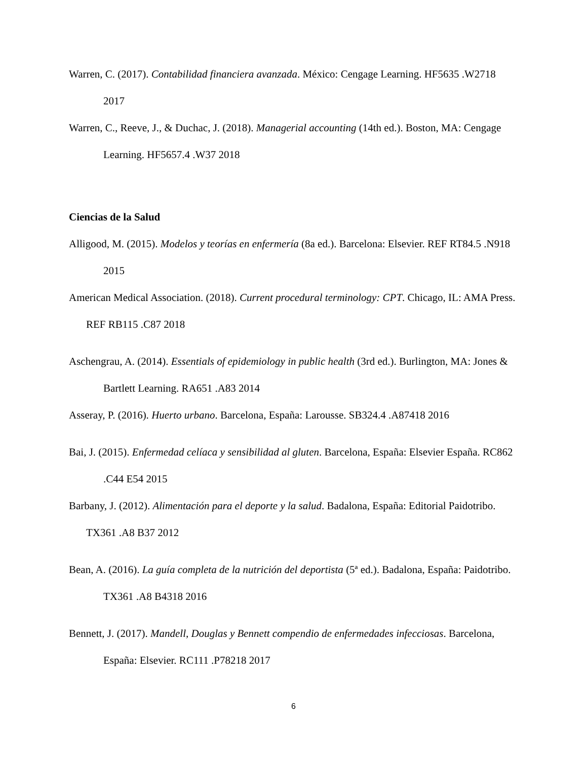Warren, C. (2017). Contabilidad financiera avanzada. México: Cengage Learning. HF5635 .W2718 2017
Warren, C., Reeve, J., & Duchac, J. (2018). Managerial accounting (14th ed.). Boston, MA: Cengage Learning. HF5657.4 .W37 2018
Ciencias de la Salud
Alligood, M. (2015). Modelos y teorías en enfermería (8a ed.). Barcelona: Elsevier. REF RT84.5 .N918 2015
American Medical Association. (2018). Current procedural terminology: CPT. Chicago, IL: AMA Press. REF RB115 .C87 2018
Aschengrau, A. (2014). Essentials of epidemiology in public health (3rd ed.). Burlington, MA: Jones & Bartlett Learning. RA651 .A83 2014
Asseray, P. (2016). Huerto urbano. Barcelona, España: Larousse. SB324.4 .A87418 2016
Bai, J. (2015). Enfermedad celíaca y sensibilidad al gluten. Barcelona, España: Elsevier España. RC862 .C44 E54 2015
Barbany, J. (2012). Alimentación para el deporte y la salud. Badalona, España: Editorial Paidotribo. TX361 .A8 B37 2012
Bean, A. (2016). La guía completa de la nutrición del deportista (5ª ed.). Badalona, España: Paidotribo. TX361 .A8 B4318 2016
Bennett, J. (2017). Mandell, Douglas y Bennett compendio de enfermedades infecciosas. Barcelona, España: Elsevier. RC111 .P78218 2017
6